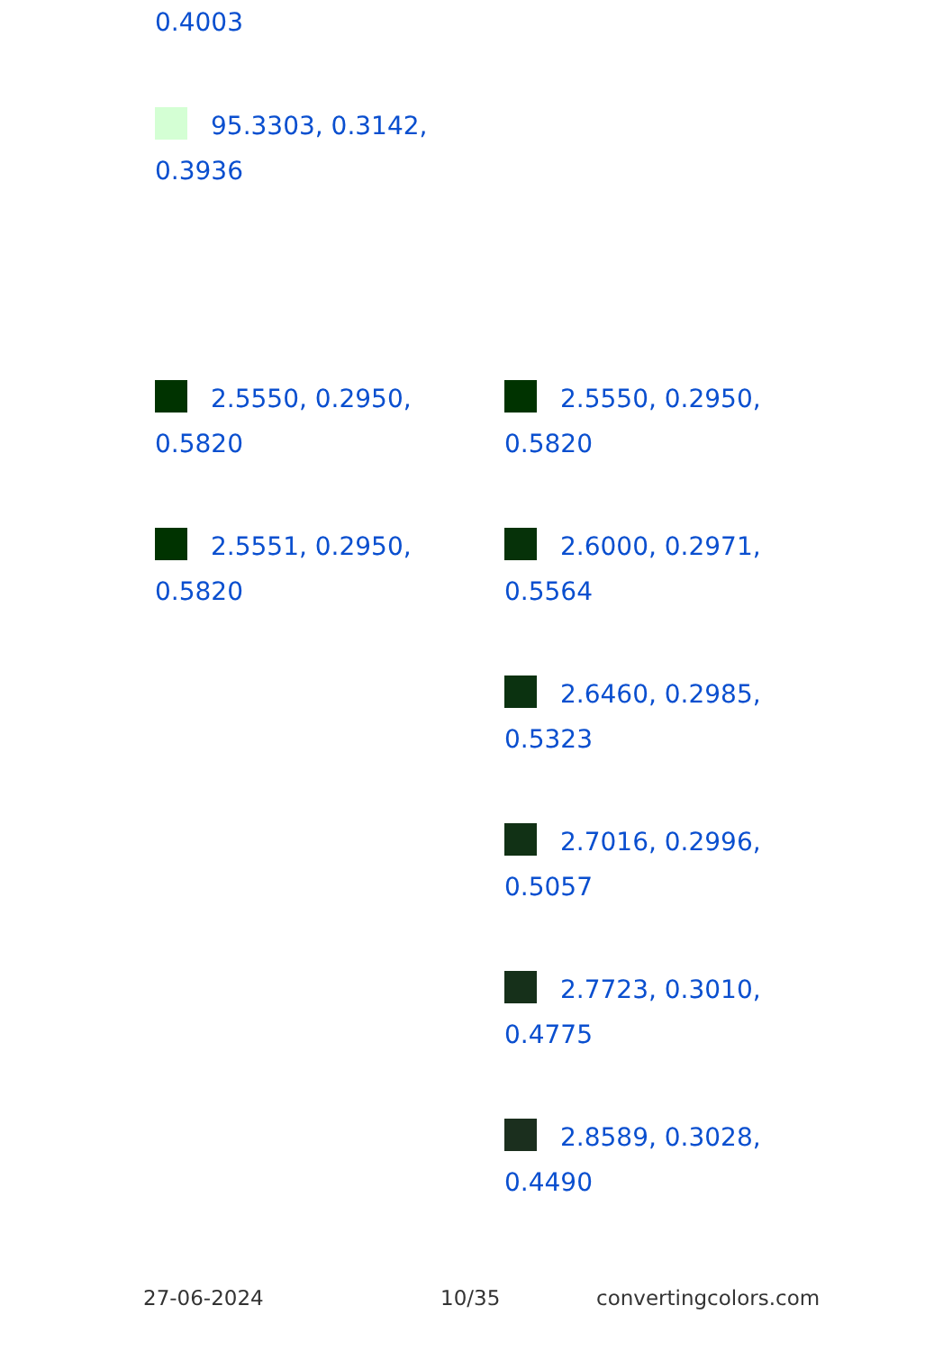0.4003
95.3303, 0.3142, 0.3936
2.5550, 0.2950, 0.5820
2.5551, 0.2950, 0.5820
2.5550, 0.2950, 0.5820
2.6000, 0.2971, 0.5564
2.6460, 0.2985, 0.5323
2.7016, 0.2996, 0.5057
2.7723, 0.3010, 0.4775
2.8589, 0.3028, 0.4490
27-06-2024 10/35 convertingcolors.com